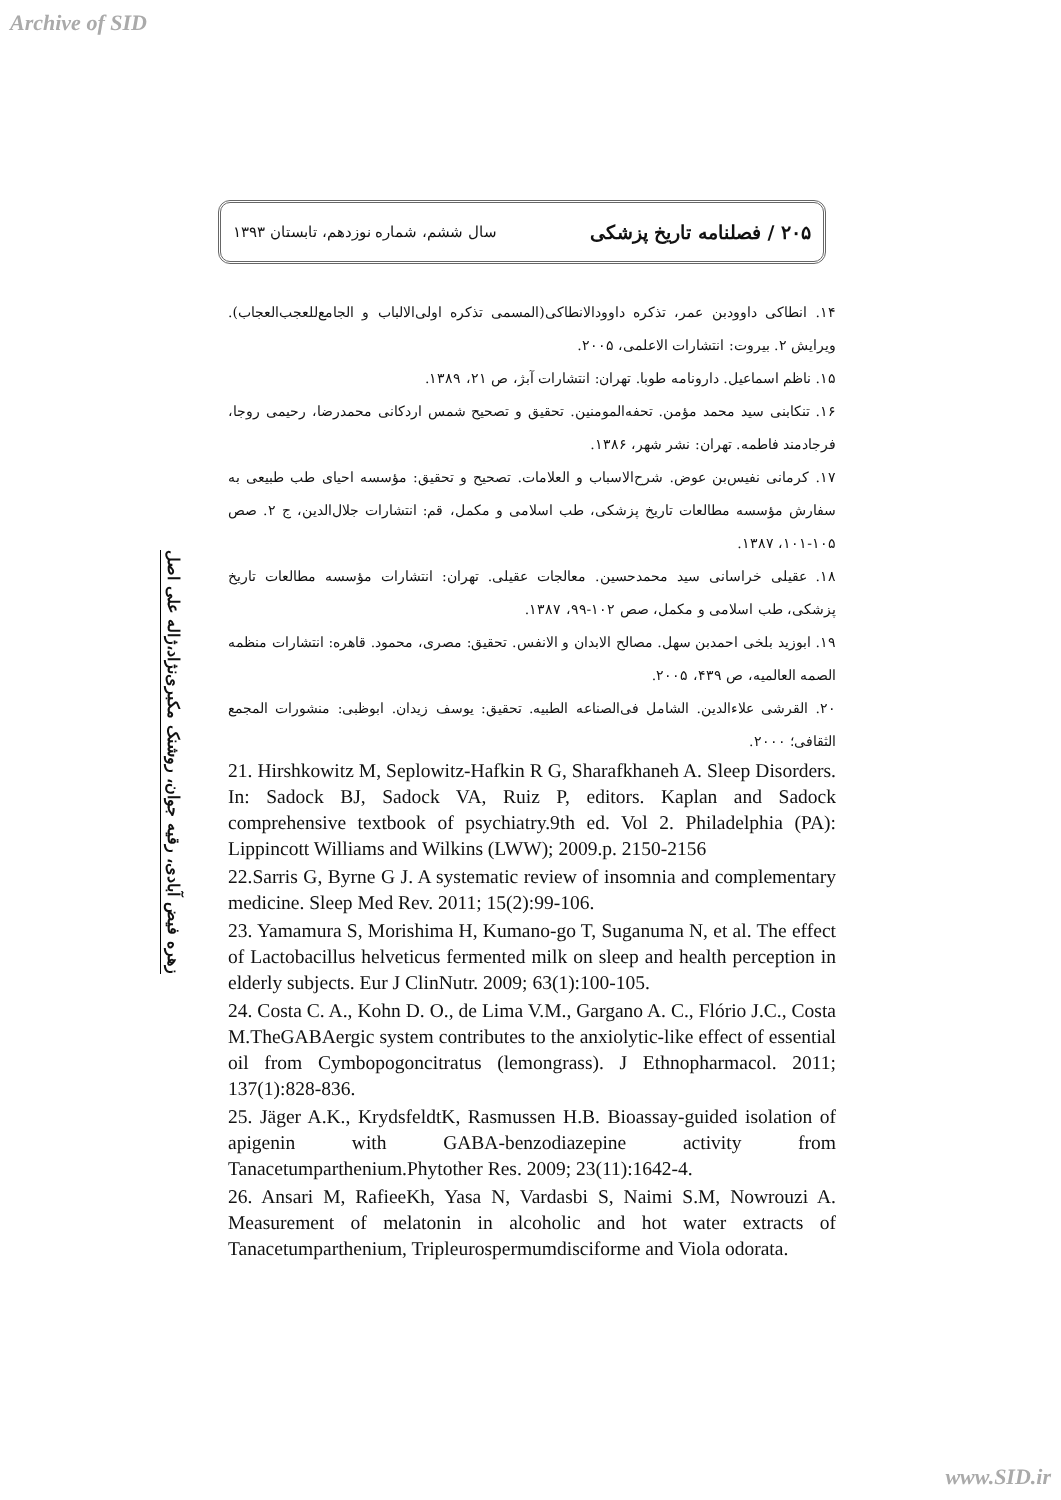Archive of SID
۲۰۵ / فصلنامه تاریخ پزشکی سال ششم، شماره نوزدهم، تابستان ۱۳۹۳
زهره فیض آبادی، رقیه جوان، روشنک مکبری‌نژاد،ژاله علی اصل
۱۴. انطاکی داوودبن عمر، تذکره داوودالانطاکی(المسمی تذکره اولی‌الالباب و الجامع‌للعجب‌العجاب). ویرایش ۲. بیروت: انتشارات الاعلمی، ۲۰۰۵.
۱۵. ناظم اسماعیل. دارونامه طوبا. تهران: انتشارات آبژ، ص ۲۱، ۱۳۸۹.
۱۶. تنکابنی سید محمد مؤمن. تحفه‌المومنین. تحقیق و تصحیح شمس اردکانی محمدرضا، رحیمی روجا، فرجادمند فاطمه. تهران: نشر شهر، ۱۳۸۶.
۱۷. کرمانی نفیس‌بن عوض. شرح‌الاسباب و العلامات. تصحیح و تحقیق: مؤسسه احیای طب طبیعی به سفارش مؤسسه مطالعات تاریخ پزشکی، طب اسلامی و مکمل، قم: انتشارات جلال‌الدین، ج ۲. صص ۱۰۵-۱۰۱، ۱۳۸۷.
۱۸. عقیلی خراسانی سید محمدحسین. معالجات عقیلی. تهران: انتشارات مؤسسه مطالعات تاریخ پزشکی، طب اسلامی و مکمل، صص ۱۰۲-۹۹، ۱۳۸۷.
۱۹. ابوزید بلخی احمدبن سهل. مصالح الابدان و الانفس. تحقیق: مصری، محمود. قاهره: انتشارات منظمه الصمه العالمیه، ص ۴۳۹، ۲۰۰۵.
۲۰. القرشی علاءالدین. الشامل فی‌الصناعه الطبیه. تحقیق: یوسف زیدان. ابوظبی: منشورات المجمع الثقافی؛ ۲۰۰۰.
21. Hirshkowitz M, Seplowitz-Hafkin R G, Sharafkhaneh A. Sleep Disorders. In: Sadock BJ, Sadock VA, Ruiz P, editors. Kaplan and Sadock comprehensive textbook of psychiatry.9th ed. Vol 2. Philadelphia (PA): Lippincott Williams and Wilkins (LWW); 2009.p. 2150-2156
22.Sarris G, Byrne G J. A systematic review of insomnia and complementary medicine. Sleep Med Rev. 2011; 15(2):99-106.
23. Yamamura S, Morishima H, Kumano-go T, Suganuma N, et al. The effect of Lactobacillus helveticus fermented milk on sleep and health perception in elderly subjects. Eur J ClinNutr. 2009; 63(1):100-105.
24. Costa C. A., Kohn D. O., de Lima V.M., Gargano A. C., Flório J.C., Costa M.TheGABAergic system contributes to the anxiolytic-like effect of essential oil from Cymbopogoncitratus (lemongrass). J Ethnopharmacol. 2011; 137(1):828-836.
25. Jäger A.K., KrydsfeldtK, Rasmussen H.B. Bioassay-guided isolation of apigenin with GABA-benzodiazepine activity from Tanacetumparthenium.Phytother Res. 2009; 23(11):1642-4.
26. Ansari M, RafieeKh, Yasa N, Vardasbi S, Naimi S.M, Nowrouzi A. Measurement of melatonin in alcoholic and hot water extracts of Tanacetumparthenium, Tripleurospermumdisciforme and Viola odorata.
www.SID.ir